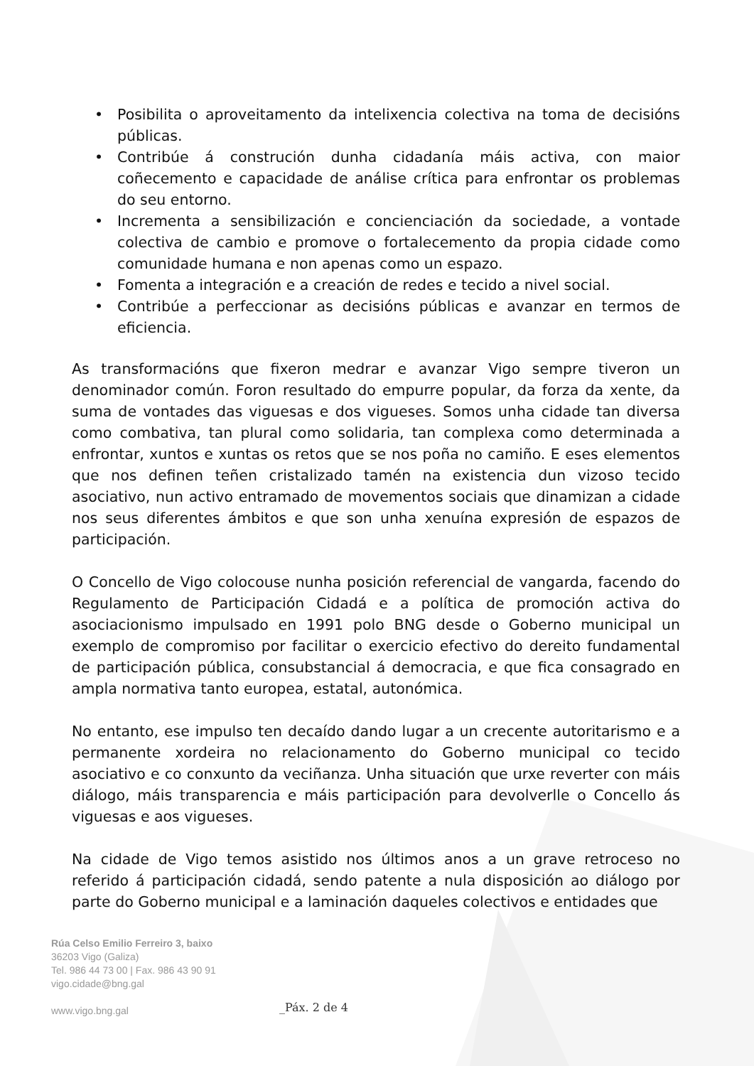• Posibilita o aproveitamento da intelixencia colectiva na toma de decisións públicas.
• Contribúe á construción dunha cidadanía máis activa, con maior coñecemento e capacidade de análise crítica para enfrontar os problemas do seu entorno.
• Incrementa a sensibilización e concienciación da sociedade, a vontade colectiva de cambio e promove o fortalecemento da propia cidade como comunidade humana e non apenas como un espazo.
• Fomenta a integración e a creación de redes e tecido a nivel social.
• Contribúe a perfeccionar as decisións públicas e avanzar en termos de eficiencia.
As transformacións que fixeron medrar e avanzar Vigo sempre tiveron un denominador común. Foron resultado do empurre popular, da forza da xente, da suma de vontades das viguesas e dos vigueses. Somos unha cidade tan diversa como combativa, tan plural como solidaria, tan complexa como determinada a enfrontar, xuntos e xuntas os retos que se nos poña no camiño. E eses elementos que nos definen teñen cristalizado tamén na existencia dun vizoso tecido asociativo, nun activo entramado de movementos sociais que dinamizan a cidade nos seus diferentes ámbitos e que son unha xenuína expresión de espazos de participación.
O Concello de Vigo colocouse nunha posición referencial de vangarda, facendo do Regulamento de Participación Cidadá e a política de promoción activa do asociacionismo impulsado en 1991 polo BNG desde o Goberno municipal un exemplo de compromiso por facilitar o exercicio efectivo do dereito fundamental de participación pública, consubstancial á democracia, e que fica consagrado en ampla normativa tanto europea, estatal, autonómica.
No entanto, ese impulso ten decaído dando lugar a un crecente autoritarismo e a permanente xordeira no relacionamento do Goberno municipal co tecido asociativo e co conxunto da veciñanza. Unha situación que urxe reverter con máis diálogo, máis transparencia e máis participación para devolverlle o Concello ás viguesas e aos vigueses.
Na cidade de Vigo temos asistido nos últimos anos a un grave retroceso no referido á participación cidadá, sendo patente a nula disposición ao diálogo por parte do Goberno municipal e a laminación daqueles colectivos e entidades que
Rúa Celso Emilio Ferreiro 3, baixo
36203 Vigo (Galiza)
Tel. 986 44 73 00 | Fax. 986 43 90 91
vigo.cidade@bng.gal
www.vigo.bng.gal
_Páx. 2 de 4